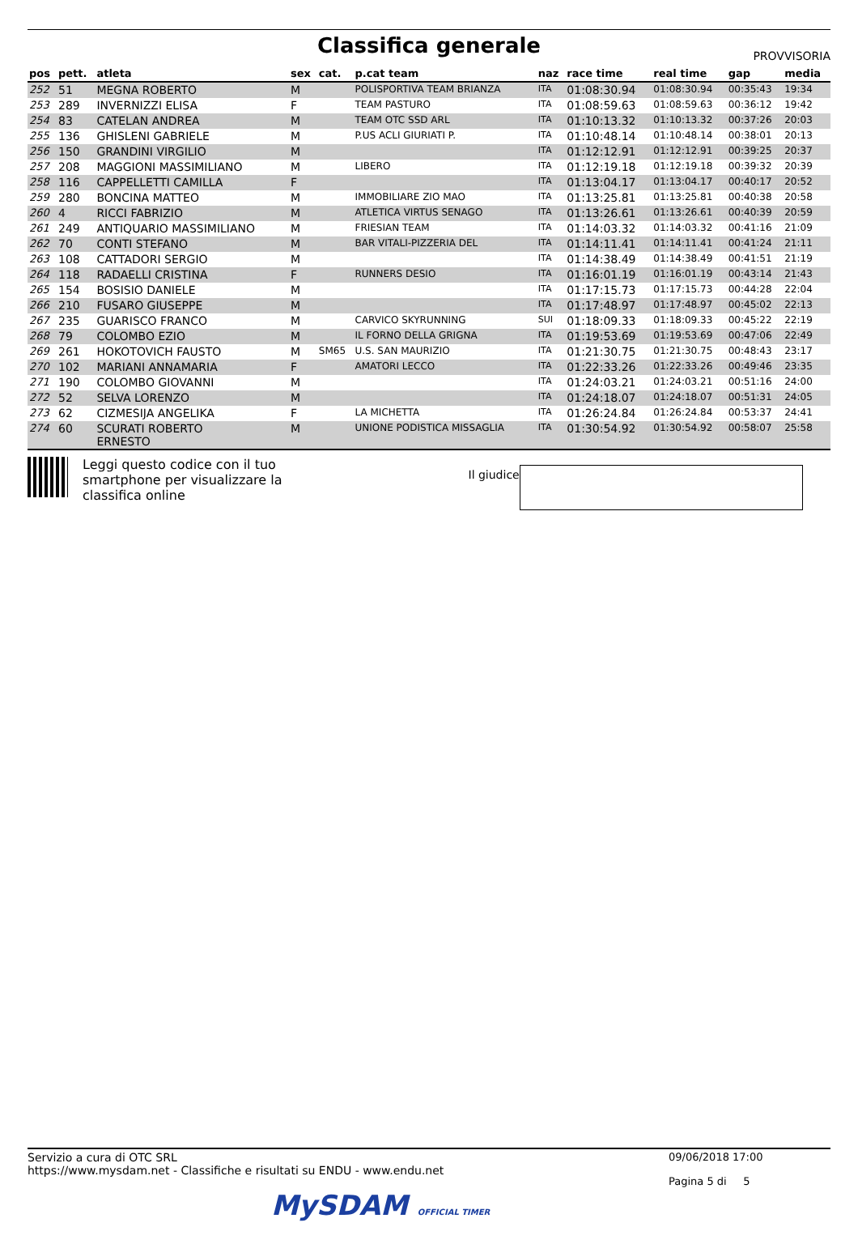Classifica generale
PROVVISORIA
| pos | pett. | atleta | sex | cat. | p.cat team | naz | race time | real time | gap | media |
| --- | --- | --- | --- | --- | --- | --- | --- | --- | --- | --- |
| 252 | 51 | MEGNA ROBERTO | M | | POLISPORTIVA TEAM BRIANZA | ITA | 01:08:30.94 | 01:08:30.94 | 00:35:43 | 19:34 |
| 253 | 289 | INVERNIZZI ELISA | F | | TEAM PASTURO | ITA | 01:08:59.63 | 01:08:59.63 | 00:36:12 | 19:42 |
| 254 | 83 | CATELAN ANDREA | M | | TEAM OTC SSD ARL | ITA | 01:10:13.32 | 01:10:13.32 | 00:37:26 | 20:03 |
| 255 | 136 | GHISLENI GABRIELE | M | | P.US ACLI GIURIATI P. | ITA | 01:10:48.14 | 01:10:48.14 | 00:38:01 | 20:13 |
| 256 | 150 | GRANDINI VIRGILIO | M | | | ITA | 01:12:12.91 | 01:12:12.91 | 00:39:25 | 20:37 |
| 257 | 208 | MAGGIONI MASSIMILIANO | M | | LIBERO | ITA | 01:12:19.18 | 01:12:19.18 | 00:39:32 | 20:39 |
| 258 | 116 | CAPPELLETTI CAMILLA | F | | | ITA | 01:13:04.17 | 01:13:04.17 | 00:40:17 | 20:52 |
| 259 | 280 | BONCINA MATTEO | M | | IMMOBILIARE ZIO MAO | ITA | 01:13:25.81 | 01:13:25.81 | 00:40:38 | 20:58 |
| 260 | 4 | RICCI FABRIZIO | M | | ATLETICA VIRTUS SENAGO | ITA | 01:13:26.61 | 01:13:26.61 | 00:40:39 | 20:59 |
| 261 | 249 | ANTIQUARIO MASSIMILIANO | M | | FRIESIAN TEAM | ITA | 01:14:03.32 | 01:14:03.32 | 00:41:16 | 21:09 |
| 262 | 70 | CONTI STEFANO | M | | BAR VITALI-PIZZERIA DEL | ITA | 01:14:11.41 | 01:14:11.41 | 00:41:24 | 21:11 |
| 263 | 108 | CATTADORI SERGIO | M | | | ITA | 01:14:38.49 | 01:14:38.49 | 00:41:51 | 21:19 |
| 264 | 118 | RADAELLI CRISTINA | F | | RUNNERS DESIO | ITA | 01:16:01.19 | 01:16:01.19 | 00:43:14 | 21:43 |
| 265 | 154 | BOSISIO DANIELE | M | | | ITA | 01:17:15.73 | 01:17:15.73 | 00:44:28 | 22:04 |
| 266 | 210 | FUSARO GIUSEPPE | M | | | ITA | 01:17:48.97 | 01:17:48.97 | 00:45:02 | 22:13 |
| 267 | 235 | GUARISCO FRANCO | M | | CARVICO SKYRUNNING | SUI | 01:18:09.33 | 01:18:09.33 | 00:45:22 | 22:19 |
| 268 | 79 | COLOMBO EZIO | M | | IL FORNO DELLA GRIGNA | ITA | 01:19:53.69 | 01:19:53.69 | 00:47:06 | 22:49 |
| 269 | 261 | HOKOTOVICH FAUSTO | M | SM65 | U.S. SAN MAURIZIO | ITA | 01:21:30.75 | 01:21:30.75 | 00:48:43 | 23:17 |
| 270 | 102 | MARIANI ANNAMARIA | F | | AMATORI LECCO | ITA | 01:22:33.26 | 01:22:33.26 | 00:49:46 | 23:35 |
| 271 | 190 | COLOMBO GIOVANNI | M | | | ITA | 01:24:03.21 | 01:24:03.21 | 00:51:16 | 24:00 |
| 272 | 52 | SELVA LORENZO | M | | | ITA | 01:24:18.07 | 01:24:18.07 | 00:51:31 | 24:05 |
| 273 | 62 | CIZMESIJA ANGELIKA | F | | LA MICHETTA | ITA | 01:26:24.84 | 01:26:24.84 | 00:53:37 | 24:41 |
| 274 | 60 | SCURATI ROBERTO ERNESTO | M | | UNIONE PODISTICA MISSAGLIA | ITA | 01:30:54.92 | 01:30:54.92 | 00:58:07 | 25:58 |
Leggi questo codice con il tuo
smartphone per visualizzare la
classifica online
Il giudice
Servizio a cura di OTC SRL
https://www.mysdam.net - Classifiche e risultati su ENDU - www.endu.net
09/06/2018 17:00
Pagina 5 di 5
MySDAM OFFICIAL TIMER